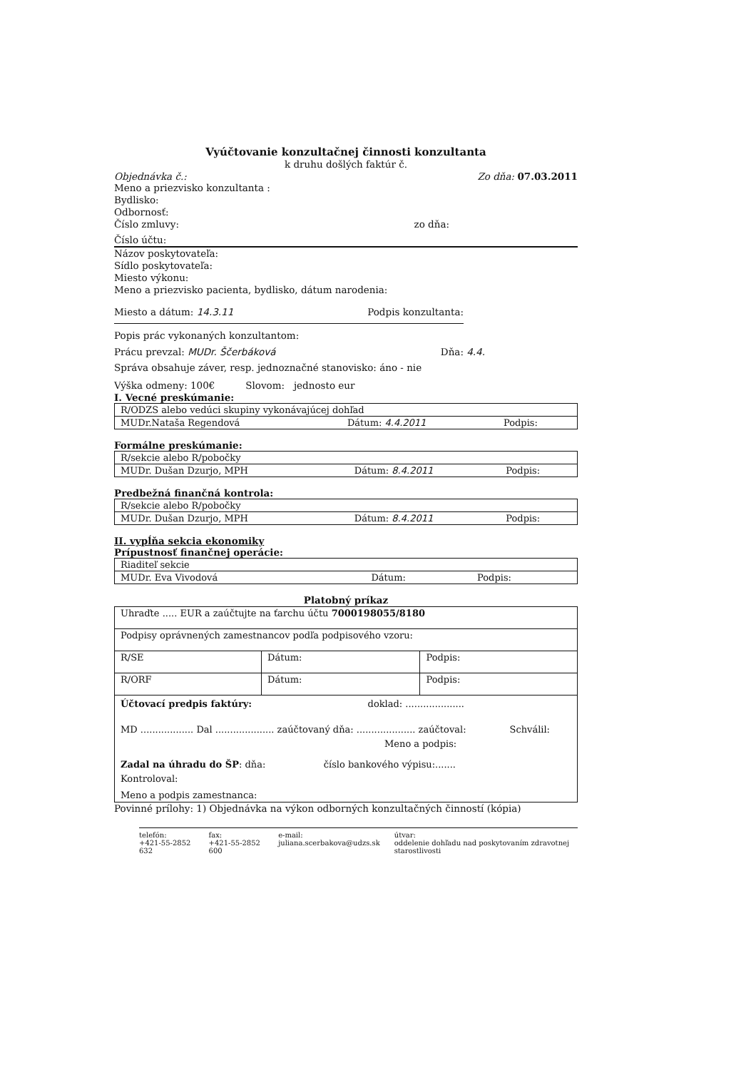Vyúčtovanie konzultačnej činnosti konzultanta
k druhu došlých faktúr č.
Objednávka č.: Zo dňa: 07.03.2011
Meno a priezvisko konzultanta :
Bydlisko:
Odbornosť:
Číslo zmluvy: zo dňa:
Číslo účtu:
Názov poskytovateľa:
Sídlo poskytovateľa:
Miesto výkonu:
Meno a priezvisko pacienta, bydlisko, dátum narodenia:
Miesto a dátum: 14.3.11 Podpis konzultanta:
Popis prác vykonaných konzultantom:
Prácu prevzal: MUDr. Ščerbáková Dňa: 4.4.
Správa obsahuje záver, resp. jednoznačné stanovisko: áno - nie
Výška odmeny: 100€ Slovom: jednosto eur
I. Vecné preskúmanie:
| R/ODZS alebo vedúci skupiny vykonávajúcej dohľad | | |
| MUDr.Nataša Regendová | Dátum: 4.4.2011 | Podpis: |
Formálne preskúmanie:
| R/sekcie alebo R/pobočky | | |
| MUDr. Dušan Dzurjo, MPH | Dátum: 8.4.2011 | Podpis: |
Predbežná finančná kontrola:
| R/sekcie alebo R/pobočky | | |
| MUDr. Dušan Dzurjo, MPH | Dátum: 8.4.2011 | Podpis: |
II. vypĺňa sekcia ekonomiky
Prípustnosť finančnej operácie:
| Riaditeľ sekcie | | |
| MUDr. Eva Vivodová | Dátum: | Podpis: |
Platobný príkaz
| Uhraďte ..... EUR a zaúčtujte na ťarchu účtu 7000198055/8180 | | |
| Podpisy oprávnených zamestnancov podľa podpisového vzoru: | | |
| R/SE | Dátum: | Podpis: |
| R/ORF | Dátum: | Podpis: |
| Účtovací predpis faktúry: doklad: .................... MD .................. Dal .................... zaúčtovaný dňa: .................... zaúčtoval: Schválil: Meno a podpis: Zadal na úhradu do ŠP : dňa: číslo bankového výpisu:....... Kontroloval: Meno a podpis zamestnanca: | | |
Povinné prílohy: 1) Objednávka na výkon odborných konzultačných činností (kópia)
telefón:
+421-55-2852 632 fax:
+421-55-2852 600 e-mail:
juliana.scerbakova@udzs.sk útvar:
oddelenie dohľadu nad poskytovaním zdravotnej starostlivosti